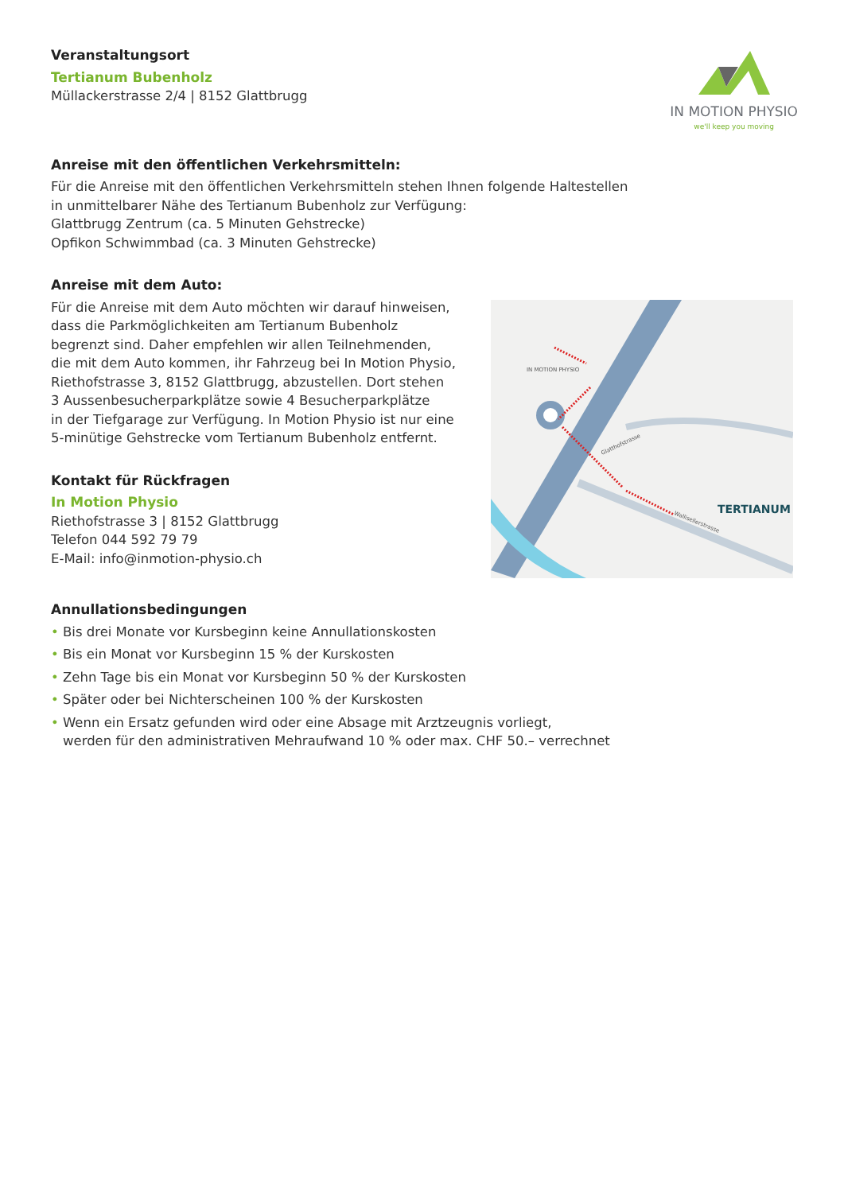Veranstaltungsort
Tertianum Bubenholz
Müllackerstrasse 2/4 | 8152 Glattbrugg
IN MOTION PHYSIO
we'll keep you moving
Anreise mit den öffentlichen Verkehrsmitteln:
Für die Anreise mit den öffentlichen Verkehrsmitteln stehen Ihnen folgende Haltestellen
in unmittelbarer Nähe des Tertianum Bubenholz zur Verfügung:
Glattbrugg Zentrum (ca. 5 Minuten Gehstrecke)
Opfikon Schwimmbad (ca. 3 Minuten Gehstrecke)
Anreise mit dem Auto:
Für die Anreise mit dem Auto möchten wir darauf hinweisen,
dass die Parkmöglichkeiten am Tertianum Bubenholz
begrenzt sind. Daher empfehlen wir allen Teilnehmenden,
die mit dem Auto kommen, ihr Fahrzeug bei In Motion Physio,
Riethofstrasse 3, 8152 Glattbrugg, abzustellen. Dort stehen
3 Aussenbesucherparkplätze sowie 4 Besucherparkplätze
in der Tiefgarage zur Verfügung. In Motion Physio ist nur eine
5-minütige Gehstrecke vom Tertianum Bubenholz entfernt.
Kontakt für Rückfragen
In Motion Physio
Riethofstrasse 3 | 8152 Glattbrugg
Telefon 044 592 79 79
E-Mail: info@inmotion-physio.ch
IN MOTION PHYSIO
TERTIANUM
Wallisellerstrasse
Glatthofstrasse
Annullationsbedingungen
• Bis drei Monate vor Kursbeginn keine Annullationskosten
• Bis ein Monat vor Kursbeginn 15 % der Kurskosten
• Zehn Tage bis ein Monat vor Kursbeginn 50 % der Kurskosten
• Später oder bei Nichterscheinen 100 % der Kurskosten
• Wenn ein Ersatz gefunden wird oder eine Absage mit Arztzeugnis vorliegt,
werden für den administrativen Mehraufwand 10 % oder max. CHF 50.– verrechnet